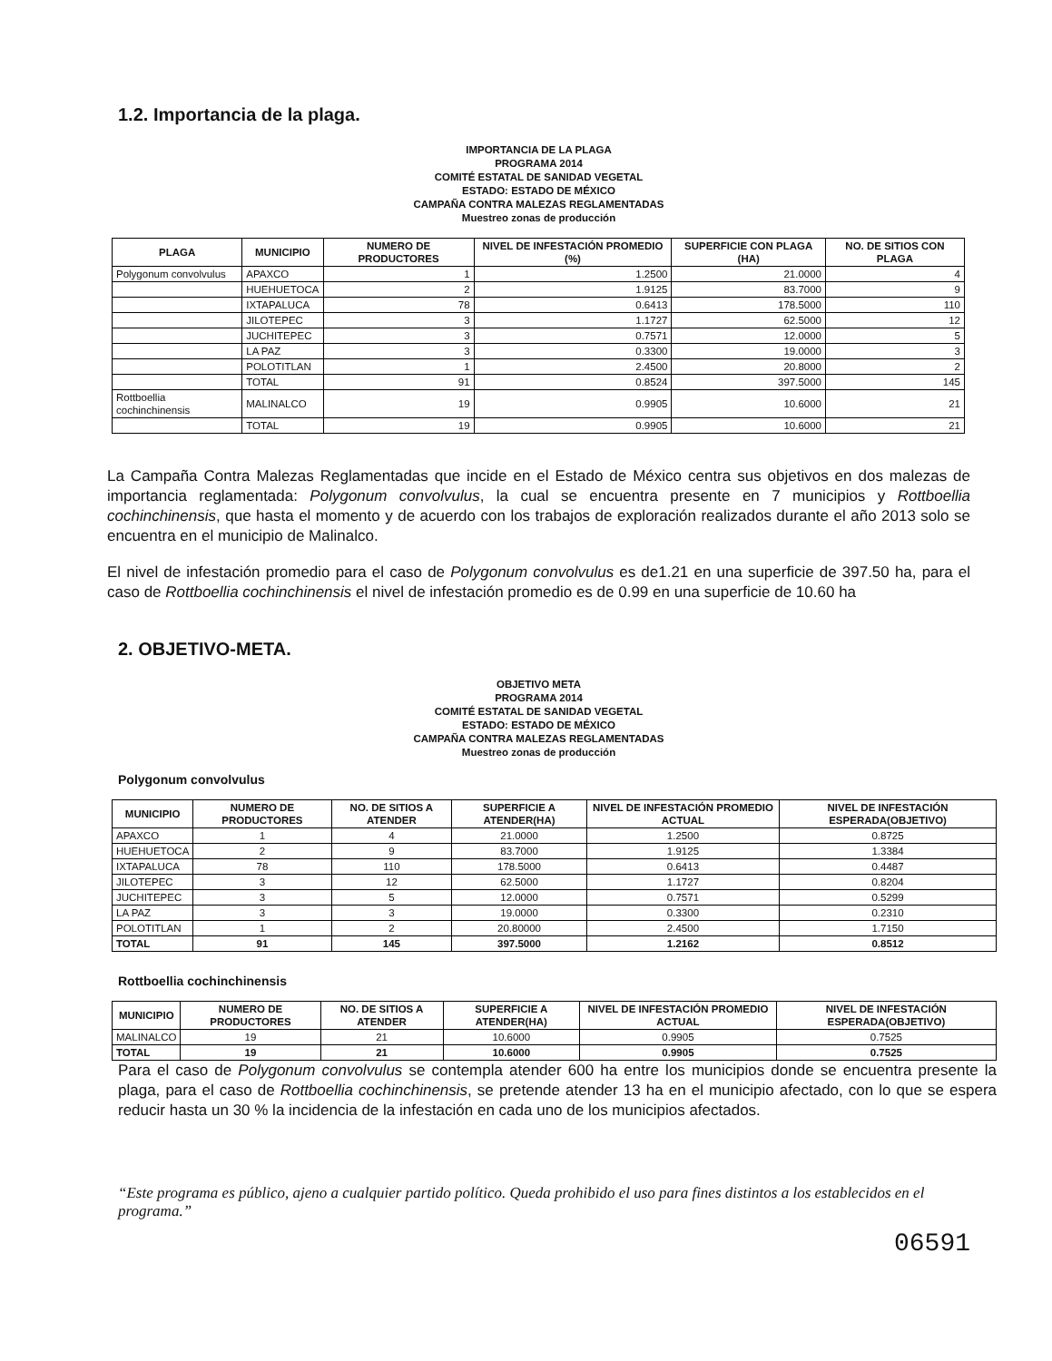1.2. Importancia de la plaga.
IMPORTANCIA DE LA PLAGA
PROGRAMA 2014
COMITÉ ESTATAL DE SANIDAD VEGETAL
ESTADO: ESTADO DE MÉXICO
CAMPAÑA CONTRA MALEZAS REGLAMENTADAS
Muestreo zonas de producción
| PLAGA | MUNICIPIO | NUMERO DE PRODUCTORES | NIVEL DE INFESTACIÓN PROMEDIO (%) | SUPERFICIE CON PLAGA (HA) | NO. DE SITIOS CON PLAGA |
| --- | --- | --- | --- | --- | --- |
| Polygonum convolvulus | APAXCO | 1 | 1.2500 | 21.0000 | 4 |
| | HUEHUETOCA | 2 | 1.9125 | 83.7000 | 9 |
| | IXTAPALUCA | 78 | 0.6413 | 178.5000 | 110 |
| | JILOTEPEC | 3 | 1.1727 | 62.5000 | 12 |
| | JUCHITEPEC | 3 | 0.7571 | 12.0000 | 5 |
| | LA PAZ | 3 | 0.3300 | 19.0000 | 3 |
| | POLOTITLAN | 1 | 2.4500 | 20.8000 | 2 |
| | TOTAL | 91 | 0.8524 | 397.5000 | 145 |
| Rottboellia cochinchinensis | MALINALCO | 19 | 0.9905 | 10.6000 | 21 |
| | TOTAL | 19 | 0.9905 | 10.6000 | 21 |
La Campaña Contra Malezas Reglamentadas que incide en el Estado de México centra sus objetivos en dos malezas de importancia reglamentada: Polygonum convolvulus, la cual se encuentra presente en 7 municipios y Rottboellia cochinchinensis, que hasta el momento y de acuerdo con los trabajos de exploración realizados durante el año 2013 solo se encuentra en el municipio de Malinalco.
El nivel de infestación promedio para el caso de Polygonum convolvulus es de1.21 en una superficie de 397.50 ha, para el caso de Rottboellia cochinchinensis el nivel de infestación promedio es de 0.99 en una superficie de 10.60 ha
2. OBJETIVO-META.
OBJETIVO META
PROGRAMA 2014
COMITÉ ESTATAL DE SANIDAD VEGETAL
ESTADO: ESTADO DE MÉXICO
CAMPAÑA CONTRA MALEZAS REGLAMENTADAS
Muestreo zonas de producción
Polygonum convolvulus
| MUNICIPIO | NUMERO DE PRODUCTORES | NO. DE SITIOS A ATENDER | SUPERFICIE A ATENDER(HA) | NIVEL DE INFESTACIÓN PROMEDIO ACTUAL | NIVEL DE INFESTACIÓN ESPERADA(OBJETIVO) |
| --- | --- | --- | --- | --- | --- |
| APAXCO | 1 | 4 | 21.0000 | 1.2500 | 0.8725 |
| HUEHUETOCA | 2 | 9 | 83.7000 | 1.9125 | 1.3384 |
| IXTAPALUCA | 78 | 110 | 178.5000 | 0.6413 | 0.4487 |
| JILOTEPEC | 3 | 12 | 62.5000 | 1.1727 | 0.8204 |
| JUCHITEPEC | 3 | 5 | 12.0000 | 0.7571 | 0.5299 |
| LA PAZ | 3 | 3 | 19.0000 | 0.3300 | 0.2310 |
| POLOTITLAN | 1 | 2 | 20.80000 | 2.4500 | 1.7150 |
| TOTAL | 91 | 145 | 397.5000 | 1.2162 | 0.8512 |
Rottboellia cochinchinensis
| MUNICIPIO | NUMERO DE PRODUCTORES | NO. DE SITIOS A ATENDER | SUPERFICIE A ATENDER(HA) | NIVEL DE INFESTACIÓN PROMEDIO ACTUAL | NIVEL DE INFESTACIÓN ESPERADA(OBJETIVO) |
| --- | --- | --- | --- | --- | --- |
| MALINALCO | 19 | 21 | 10.6000 | 0.9905 | 0.7525 |
| TOTAL | 19 | 21 | 10.6000 | 0.9905 | 0.7525 |
Para el caso de Polygonum convolvulus se contempla atender 600 ha entre los municipios donde se encuentra presente la plaga, para el caso de Rottboellia cochinchinensis, se pretende atender 13 ha en el municipio afectado, con lo que se espera reducir hasta un 30 % la incidencia de la infestación en cada uno de los municipios afectados.
“Este programa es público, ajeno a cualquier partido político. Queda prohibido el uso para fines distintos a los establecidos en el programa.”
06591